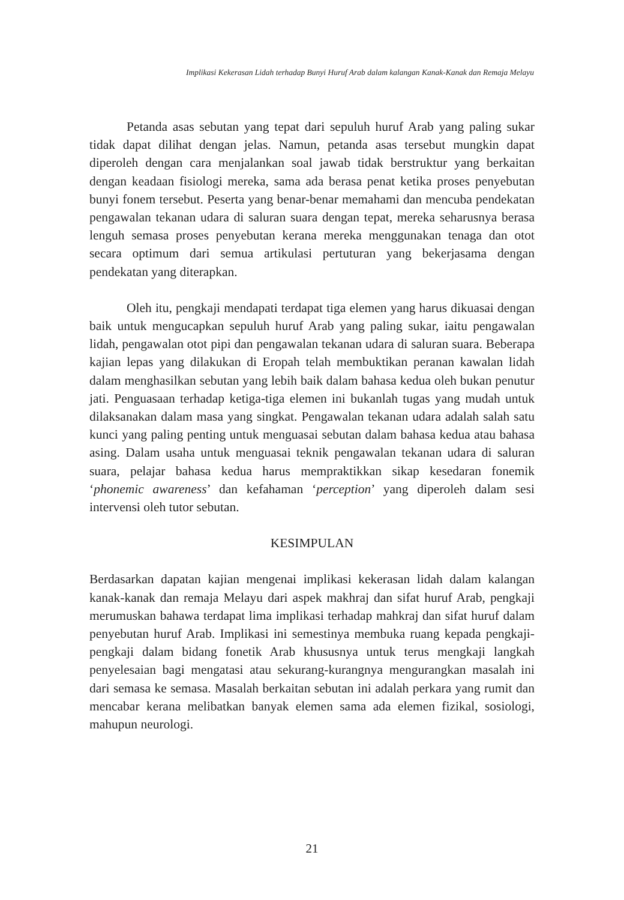Implikasi Kekerasan Lidah terhadap Bunyi Huruf Arab dalam kalangan Kanak-Kanak dan Remaja Melayu
Petanda asas sebutan yang tepat dari sepuluh huruf Arab yang paling sukar tidak dapat dilihat dengan jelas. Namun, petanda asas tersebut mungkin dapat diperoleh dengan cara menjalankan soal jawab tidak berstruktur yang berkaitan dengan keadaan fisiologi mereka, sama ada berasa penat ketika proses penyebutan bunyi fonem tersebut. Peserta yang benar-benar memahami dan mencuba pendekatan pengawalan tekanan udara di saluran suara dengan tepat, mereka seharusnya berasa lenguh semasa proses penyebutan kerana mereka menggunakan tenaga dan otot secara optimum dari semua artikulasi pertuturan yang bekerjasama dengan pendekatan yang diterapkan.
Oleh itu, pengkaji mendapati terdapat tiga elemen yang harus dikuasai dengan baik untuk mengucapkan sepuluh huruf Arab yang paling sukar, iaitu pengawalan lidah, pengawalan otot pipi dan pengawalan tekanan udara di saluran suara. Beberapa kajian lepas yang dilakukan di Eropah telah membuktikan peranan kawalan lidah dalam menghasilkan sebutan yang lebih baik dalam bahasa kedua oleh bukan penutur jati. Penguasaan terhadap ketiga-tiga elemen ini bukanlah tugas yang mudah untuk dilaksanakan dalam masa yang singkat. Pengawalan tekanan udara adalah salah satu kunci yang paling penting untuk menguasai sebutan dalam bahasa kedua atau bahasa asing. Dalam usaha untuk menguasai teknik pengawalan tekanan udara di saluran suara, pelajar bahasa kedua harus mempraktikkan sikap kesedaran fonemik ‘phonemic awareness’ dan kefahaman ‘perception’ yang diperoleh dalam sesi intervensi oleh tutor sebutan.
KESIMPULAN
Berdasarkan dapatan kajian mengenai implikasi kekerasan lidah dalam kalangan kanak-kanak dan remaja Melayu dari aspek makhraj dan sifat huruf Arab, pengkaji merumuskan bahawa terdapat lima implikasi terhadap mahkraj dan sifat huruf dalam penyebutan huruf Arab. Implikasi ini semestinya membuka ruang kepada pengkaji-pengkaji dalam bidang fonetik Arab khususnya untuk terus mengkaji langkah penyelesaian bagi mengatasi atau sekurang-kurangnya mengurangkan masalah ini dari semasa ke semasa. Masalah berkaitan sebutan ini adalah perkara yang rumit dan mencabar kerana melibatkan banyak elemen sama ada elemen fizikal, sosiologi, mahupun neurologi.
21